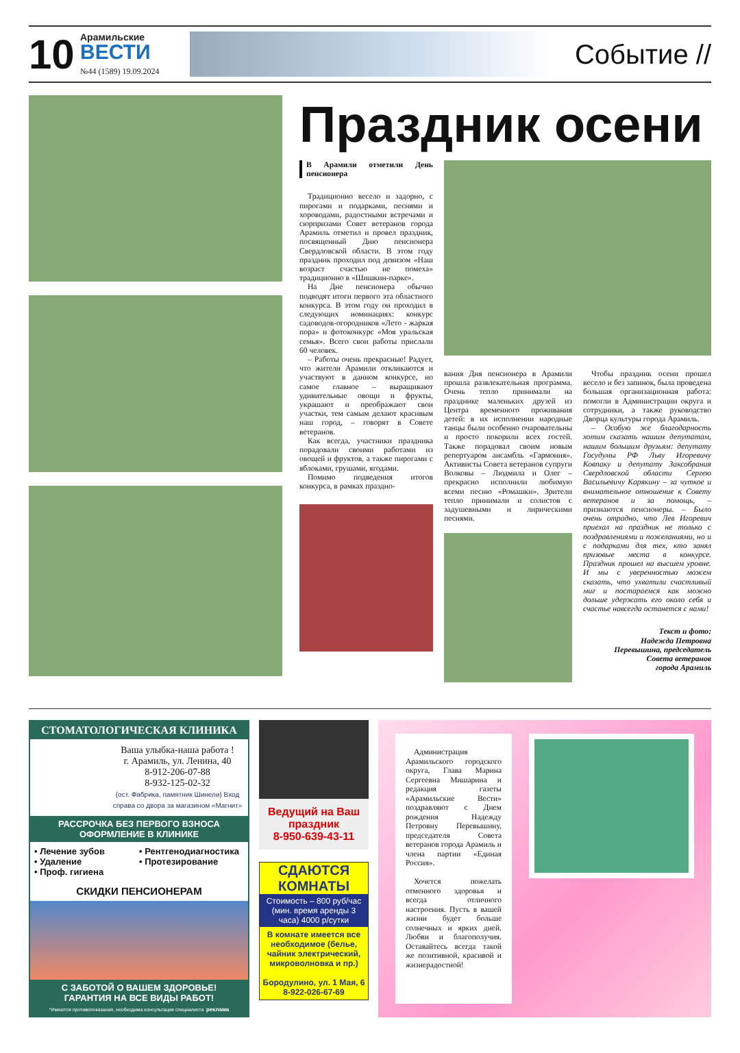10
Арамильские
ВЕСТИ
№44 (1589) 19.09.2024
Событие //
Праздник осени
В Арамили отметили День пенсионера
Традиционно весело и задорно, с пирогами и подарками, песнями и хороводами, радостными встречами и сюрпризами Совет ветеранов города Арамиль отметил и провел праздник, посвященный Дню пенсионера Свердловской области. В этом году праздник проходил под девизом «Наш возраст счастью не помеха» традиционно в «Шишкин-парке».
На Дне пенсионера обычно подводят итоги первого эта областного конкурса. В этом году он проходил в следующих номинациях: конкурс садоводов-огородников «Лето - жаркая пора» и фотоконкурс «Моя уральская семья». Всего свои работы прислали 60 человек.
– Работы очень прекрасные! Радует, что жители Арамили откликаются и участвуют в данном конкурсе, но самое главное – выращивают удивительные овощи и фрукты, украшают и преображают свои участки, тем самым делают красивым наш город, – говорят в Совете ветеранов.
Как всегда, участники праздника порадовали своими работами из овощей и фруктов, а также пирогами с яблоками, грушами, ягодами.
Помимо подведения итогов конкурса, в рамках праздно-
вания Дня пенсионера в Арамили прошла развлекательная программа. Очень тепло принимали на празднике маленьких друзей из Центра временного проживания детей: в их исполнении народные танцы были особенно очаровательны и просто покорили всех гостей. Также порадовал своим новым репертуаром ансамбль «Гармония». Активисты Совета ветеранов супруги Волковы – Людмила и Олег – прекрасно исполнили любимую всеми песню «Ромашки». Зрители тепло принимали и солистов с задушевными и лирическими песнями.
Чтобы праздник осени прошел весело и без запинок, была проведена большая организационная работа: помогли в Администрации округа и сотрудники, а также руководство Дворца культуры города Арамиль.
– Особую же благодарность хотим сказать нашим депутатам, нашим большим друзьям: депутату Госудумы РФ Льву Игоревичу Ковпаку и депутату Заксобрания Свердловской области Сергею Васильевичу Карякину – за чуткое и внимательное отношение к Совету ветеранов и за помощь, – признаются пенсионеры. – Было очень отрадно, что Лев Игоревич приехал на праздник не только с поздравлениями и пожеланиями, но и с подарками для тех, кто занял призовые места в конкурсе. Праздник прошел на высшем уровне. И мы с уверенностью можем сказать, что ухватили счастливый миг и постараемся как можно дольше удержать его около себя и счастье навсегда останется с нами!
Текст и фото:
Надежда Петровна
Перевышина, председатель
Совета ветеранов
города Арамиль
СТОМАТОЛОГИЧЕСКАЯ КЛИНИКА
Ваша улыбка-наша работа !
г. Арамиль, ул. Ленина, 40
8-912-206-07-88
8-932-125-02-32
(ост. Фабрика, памятник Шинели) Вход справа со двора за магазином «Магнит»
РАССРОЧКА БЕЗ ПЕРВОГО ВЗНОСА
ОФОРМЛЕНИЕ В КЛИНИКЕ
• Лечение зубов
• Удаление
• Проф. гигиена
• Рентгенодиагностика
• Протезирование
СКИДКИ ПЕНСИОНЕРАМ
С ЗАБОТОЙ О ВАШЕМ ЗДОРОВЬЕ!
ГАРАНТИЯ НА ВСЕ ВИДЫ РАБОТ!
*Имеются противопоказания, необходима консультация специалиста реклама
Ведущий на Ваш праздник
8-950-639-43-11
СДАЮТСЯ КОМНАТЫ
Стоимость – 800 руб/час (мин. время аренды 3 часа) 4000 р/сутки
В комнате имеется все необходимое (белье, чайник электрический, микроволновка и пр.)
Бородулино, ул. 1 Мая, 6
8-922-026-67-69
Администрация Арамильского городского округа, Глава Марина Сергеевна Мишарина и редакция газеты «Арамильские Вести» поздравляют с Днем рождения Надежду Петровну Перевышину, председателя Совета ветеранов города Арамиль и члена партии «Единая Россия».
Хочется пожелать отменного здоровья и всегда отличного настроения. Пусть в вашей жизни будет больше солнечных и ярких дней. Любви и благополучия. Оставайтесь всегда такой же позитивной, красивой и жизнерадостной!